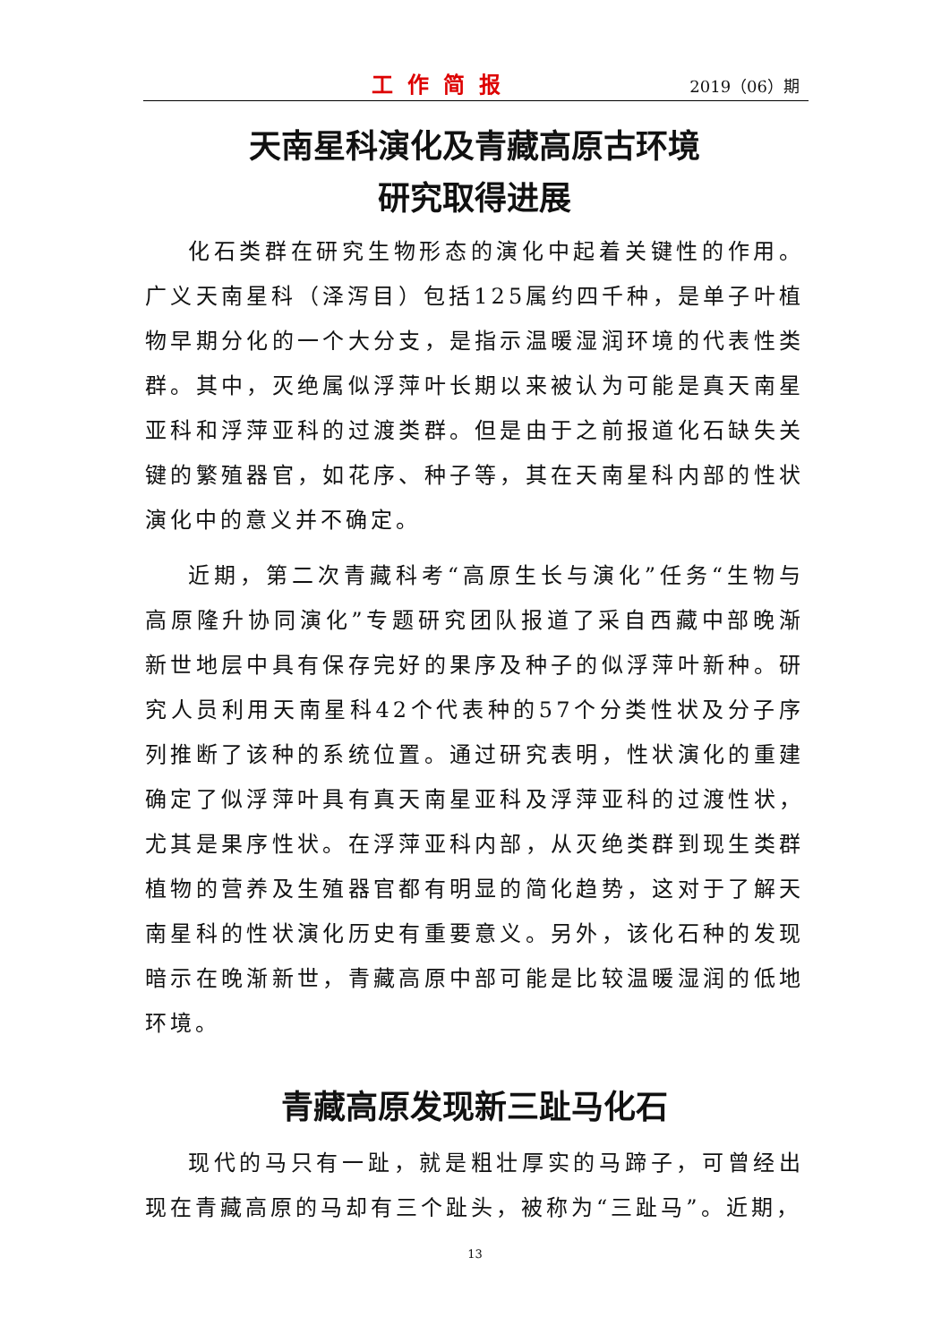工作简报
2019（06）期
天南星科演化及青藏高原古环境
研究取得进展
化石类群在研究生物形态的演化中起着关键性的作用。广义天南星科（泽泻目）包括125属约四千种，是单子叶植物早期分化的一个大分支，是指示温暖湿润环境的代表性类群。其中，灭绝属似浮萍叶长期以来被认为可能是真天南星亚科和浮萍亚科的过渡类群。但是由于之前报道化石缺失关键的繁殖器官，如花序、种子等，其在天南星科内部的性状演化中的意义并不确定。
近期，第二次青藏科考“高原生长与演化”任务“生物与高原隆升协同演化”专题研究团队报道了采自西藏中部晚渐新世地层中具有保存完好的果序及种子的似浮萍叶新种。研究人员利用天南星科42个代表种的57个分类性状及分子序列推断了该种的系统位置。通过研究表明，性状演化的重建确定了似浮萍叶具有真天南星亚科及浮萍亚科的过渡性状，尤其是果序性状。在浮萍亚科内部，从灭绝类群到现生类群植物的营养及生殖器官都有明显的简化趋势，这对于了解天南星科的性状演化历史有重要意义。另外，该化石种的发现暗示在晚渐新世，青藏高原中部可能是比较温暖湿润的低地环境。
青藏高原发现新三趾马化石
现代的马只有一趾，就是粗壮厚实的马蹄子，可曾经出现在青藏高原的马却有三个趾头，被称为“三趾马”。近期，
13